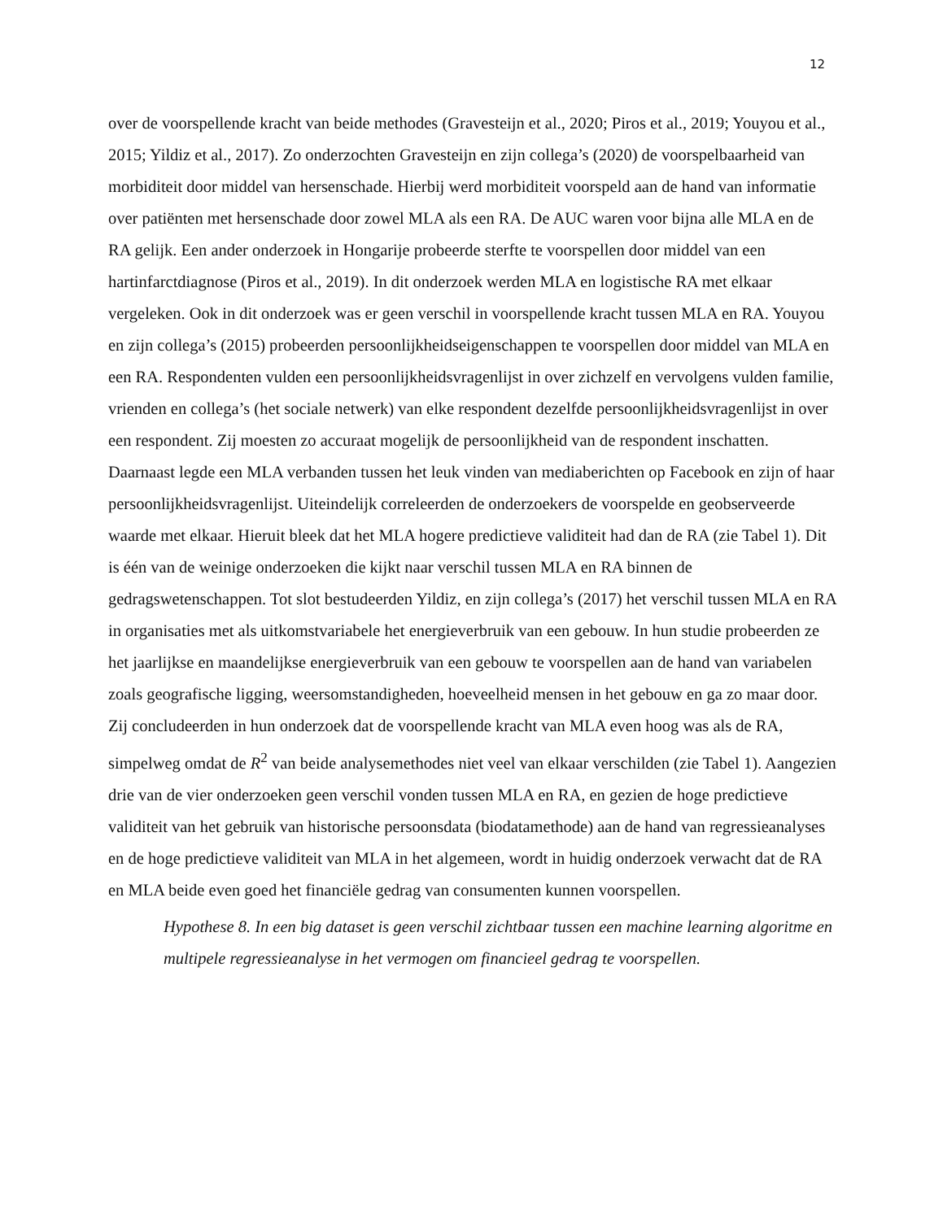12
over de voorspellende kracht van beide methodes (Gravesteijn et al., 2020; Piros et al., 2019; Youyou et al., 2015; Yildiz et al., 2017). Zo onderzochten Gravesteijn en zijn collega’s (2020) de voorspelbaarheid van morbiditeit door middel van hersenschade. Hierbij werd morbiditeit voorspeld aan de hand van informatie over patiënten met hersenschade door zowel MLA als een RA. De AUC waren voor bijna alle MLA en de RA gelijk. Een ander onderzoek in Hongarije probeerde sterfte te voorspellen door middel van een hartinfarctdiagnose (Piros et al., 2019). In dit onderzoek werden MLA en logistische RA met elkaar vergeleken. Ook in dit onderzoek was er geen verschil in voorspellende kracht tussen MLA en RA. Youyou en zijn collega’s (2015) probeerden persoonlijkheidseigenschappen te voorspellen door middel van MLA en een RA. Respondenten vulden een persoonlijkheidsvragenlijst in over zichzelf en vervolgens vulden familie, vrienden en collega’s (het sociale netwerk) van elke respondent dezelfde persoonlijkheidsvragenlijst in over een respondent. Zij moesten zo accuraat mogelijk de persoonlijkheid van de respondent inschatten. Daarnaast legde een MLA verbanden tussen het leuk vinden van mediaberichten op Facebook en zijn of haar persoonlijkheidsvragenlijst. Uiteindelijk correleerden de onderzoekers de voorspelde en geobserveerde waarde met elkaar. Hieruit bleek dat het MLA hogere predictieve validiteit had dan de RA (zie Tabel 1). Dit is één van de weinige onderzoeken die kijkt naar verschil tussen MLA en RA binnen de gedragswetenschappen. Tot slot bestudeerden Yildiz, en zijn collega’s (2017) het verschil tussen MLA en RA in organisaties met als uitkomstvariabele het energieverbruik van een gebouw. In hun studie probeerden ze het jaarlijkse en maandelijkse energieverbruik van een gebouw te voorspellen aan de hand van variabelen zoals geografische ligging, weersomstandigheden, hoeveelheid mensen in het gebouw en ga zo maar door. Zij concludeerden in hun onderzoek dat de voorspellende kracht van MLA even hoog was als de RA, simpelweg omdat de R<sup>2</sup> van beide analysemethodes niet veel van elkaar verschilden (zie Tabel 1). Aangezien drie van de vier onderzoeken geen verschil vonden tussen MLA en RA, en gezien de hoge predictieve validiteit van het gebruik van historische persoonsdata (biodatamethode) aan de hand van regressieanalyses en de hoge predictieve validiteit van MLA in het algemeen, wordt in huidig onderzoek verwacht dat de RA en MLA beide even goed het financiële gedrag van consumenten kunnen voorspellen.
Hypothese 8. In een big dataset is geen verschil zichtbaar tussen een machine learning algoritme en multipele regressieanalyse in het vermogen om financieel gedrag te voorspellen.